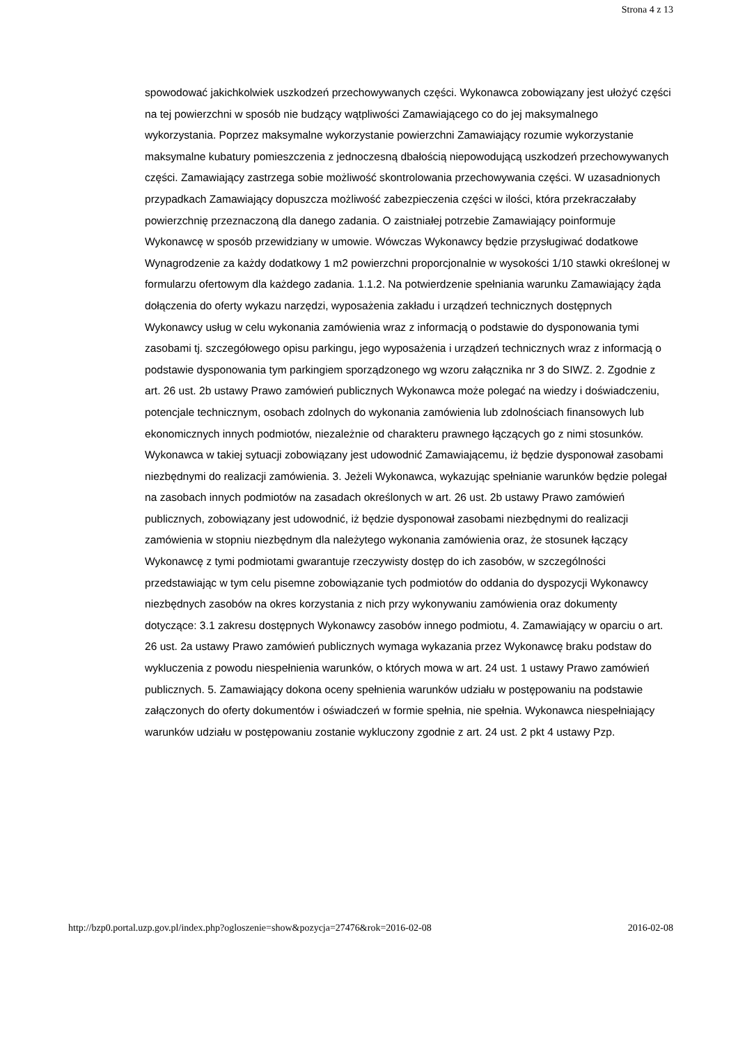Strona 4 z 13
spowodować jakichkolwiek uszkodzeń przechowywanych części. Wykonawca zobowiązany jest ułożyć części na tej powierzchni w sposób nie budzący wątpliwości Zamawiającego co do jej maksymalnego wykorzystania. Poprzez maksymalne wykorzystanie powierzchni Zamawiający rozumie wykorzystanie maksymalne kubatury pomieszczenia z jednoczesną dbałością niepowodującą uszkodzeń przechowywanych części. Zamawiający zastrzega sobie możliwość skontrolowania przechowywania części. W uzasadnionych przypadkach Zamawiający dopuszcza możliwość zabezpieczenia części w ilości, która przekraczałaby powierzchnię przeznaczoną dla danego zadania. O zaistniałej potrzebie Zamawiający poinformuje Wykonawcę w sposób przewidziany w umowie. Wówczas Wykonawcy będzie przysługiwać dodatkowe Wynagrodzenie za każdy dodatkowy 1 m2 powierzchni proporcjonalnie w wysokości 1/10 stawki określonej w formularzu ofertowym dla każdego zadania. 1.1.2. Na potwierdzenie spełniania warunku Zamawiający żąda dołączenia do oferty wykazu narzędzi, wyposażenia zakładu i urządzeń technicznych dostępnych Wykonawcy usług w celu wykonania zamówienia wraz z informacją o podstawie do dysponowania tymi zasobami tj. szczegółowego opisu parkingu, jego wyposażenia i urządzeń technicznych wraz z informacją o podstawie dysponowania tym parkingiem sporządzonego wg wzoru załącznika nr 3 do SIWZ. 2. Zgodnie z art. 26 ust. 2b ustawy Prawo zamówień publicznych Wykonawca może polegać na wiedzy i doświadczeniu, potencjale technicznym, osobach zdolnych do wykonania zamówienia lub zdolnościach finansowych lub ekonomicznych innych podmiotów, niezależnie od charakteru prawnego łączących go z nimi stosunków. Wykonawca w takiej sytuacji zobowiązany jest udowodnić Zamawiającemu, iż będzie dysponował zasobami niezbędnymi do realizacji zamówienia. 3. Jeżeli Wykonawca, wykazując spełnianie warunków będzie polegał na zasobach innych podmiotów na zasadach określonych w art. 26 ust. 2b ustawy Prawo zamówień publicznych, zobowiązany jest udowodnić, iż będzie dysponował zasobami niezbędnymi do realizacji zamówienia w stopniu niezbędnym dla należytego wykonania zamówienia oraz, że stosunek łączący Wykonawcę z tymi podmiotami gwarantuje rzeczywisty dostęp do ich zasobów, w szczególności przedstawiając w tym celu pisemne zobowiązanie tych podmiotów do oddania do dyspozycji Wykonawcy niezbędnych zasobów na okres korzystania z nich przy wykonywaniu zamówienia oraz dokumenty dotyczące: 3.1 zakresu dostępnych Wykonawcy zasobów innego podmiotu, 4. Zamawiający w oparciu o art. 26 ust. 2a ustawy Prawo zamówień publicznych wymaga wykazania przez Wykonawcę braku podstaw do wykluczenia z powodu niespełnienia warunków, o których mowa w art. 24 ust. 1 ustawy Prawo zamówień publicznych. 5. Zamawiający dokona oceny spełnienia warunków udziału w postępowaniu na podstawie załączonych do oferty dokumentów i oświadczeń w formie spełnia, nie spełnia. Wykonawca niespełniający warunków udziału w postępowaniu zostanie wykluczony zgodnie z art. 24 ust. 2 pkt 4 ustawy Pzp.
http://bzp0.portal.uzp.gov.pl/index.php?ogloszenie=show&pozycja=27476&rok=2016-02-08 2016-02-08